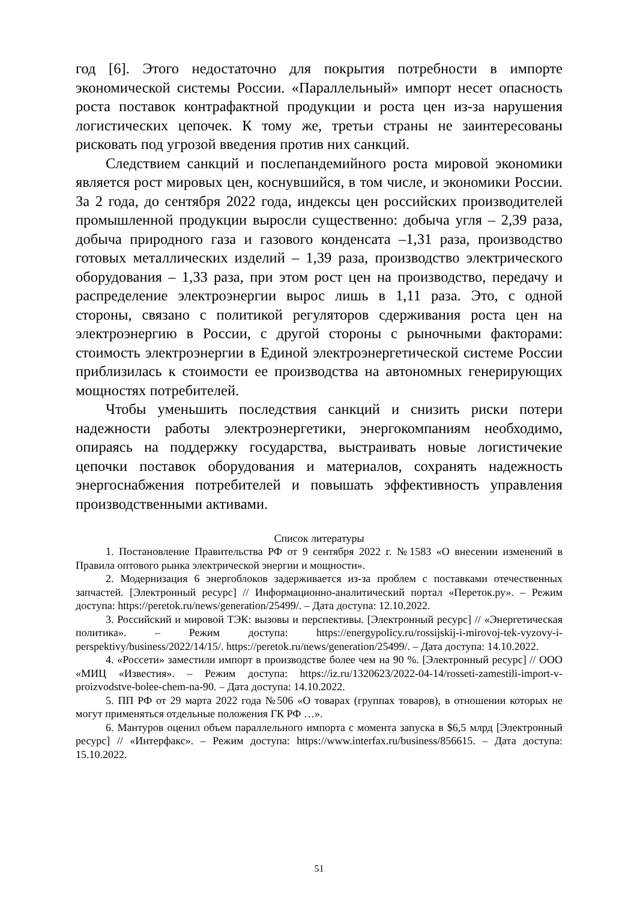год [6]. Этого недостаточно для покрытия потребности в импорте экономической системы России. «Параллельный» импорт несет опасность роста поставок контрафактной продукции и роста цен из-за нарушения логистических цепочек. К тому же, третьи страны не заинтересованы рисковать под угрозой введения против них санкций.
Следствием санкций и послепандемийного роста мировой экономики является рост мировых цен, коснувшийся, в том числе, и экономики России. За 2 года, до сентября 2022 года, индексы цен российских производителей промышленной продукции выросли существенно: добыча угля – 2,39 раза, добыча природного газа и газового конденсата –1,31 раза, производство готовых металлических изделий – 1,39 раза, производство электрического оборудования – 1,33 раза, при этом рост цен на производство, передачу и распределение электроэнергии вырос лишь в 1,11 раза. Это, с одной стороны, связано с политикой регуляторов сдерживания роста цен на электроэнергию в России, с другой стороны с рыночными факторами: стоимость электроэнергии в Единой электроэнергетической системе России приблизилась к стоимости ее производства на автономных генерирующих мощностях потребителей.
Чтобы уменьшить последствия санкций и снизить риски потери надежности работы электроэнергетики, энергокомпаниям необходимо, опираясь на поддержку государства, выстраивать новые логистичекие цепочки поставок оборудования и материалов, сохранять надежность энергоснабжения потребителей и повышать эффективность управления производственными активами.
Список литературы
1. Постановление Правительства РФ от 9 сентября 2022 г. №1583 «О внесении изменений в Правила оптового рынка электрической энергии и мощности».
2. Модернизация 6 энергоблоков задерживается из-за проблем с поставками отечественных запчастей. [Электронный ресурс] // Информационно-аналитический портал «Переток.ру». – Режим доступа: https://peretok.ru/news/generation/25499/. – Дата доступа: 12.10.2022.
3. Российский и мировой ТЭК: вызовы и перспективы. [Электронный ресурс] // «Энергетическая политика». – Режим доступа: https://energypolicy.ru/rossijskij-i-mirovoj-tek-vyzovy-i-perspektivy/business/2022/14/15/. https://peretok.ru/news/generation/25499/. – Дата доступа: 14.10.2022.
4. «Россети» заместили импорт в производстве более чем на 90 %. [Электронный ресурс] // ООО «МИЦ «Известия». – Режим доступа: https://iz.ru/1320623/2022-04-14/rosseti-zamestili-import-v-proizvodstve-bolee-chem-na-90. – Дата доступа: 14.10.2022.
5. ПП РФ от 29 марта 2022 года №506 «О товарах (группах товаров), в отношении которых не могут применяться отдельные положения ГК РФ …».
6. Мантуров оценил объем параллельного импорта с момента запуска в $6,5 млрд [Электронный ресурс] // «Интерфакс». – Режим доступа: https://www.interfax.ru/business/856615. – Дата доступа: 15.10.2022.
51